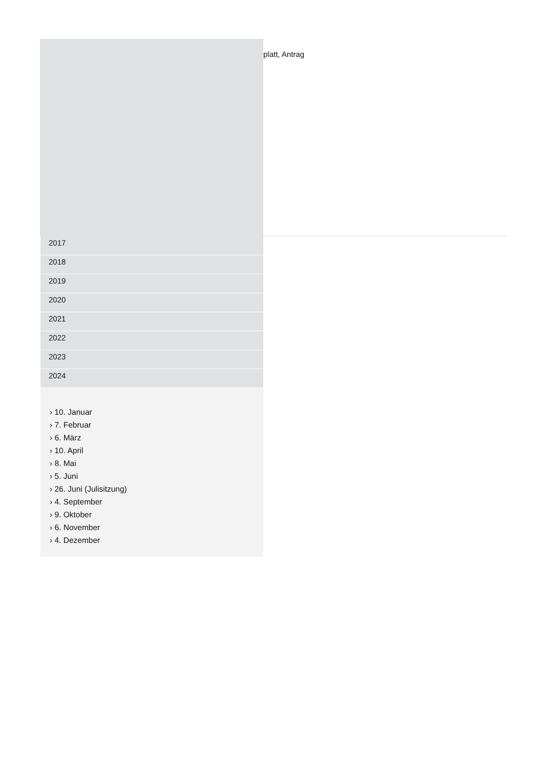platt, Antrag
2017
2018
2019
2020
2021
2022
2023
2024
› 10. Januar
› 7. Februar
› 6. März
› 10. April
› 8. Mai
› 5. Juni
› 26. Juni (Julisitzung)
› 4. September
› 9. Oktober
› 6. November
› 4. Dezember